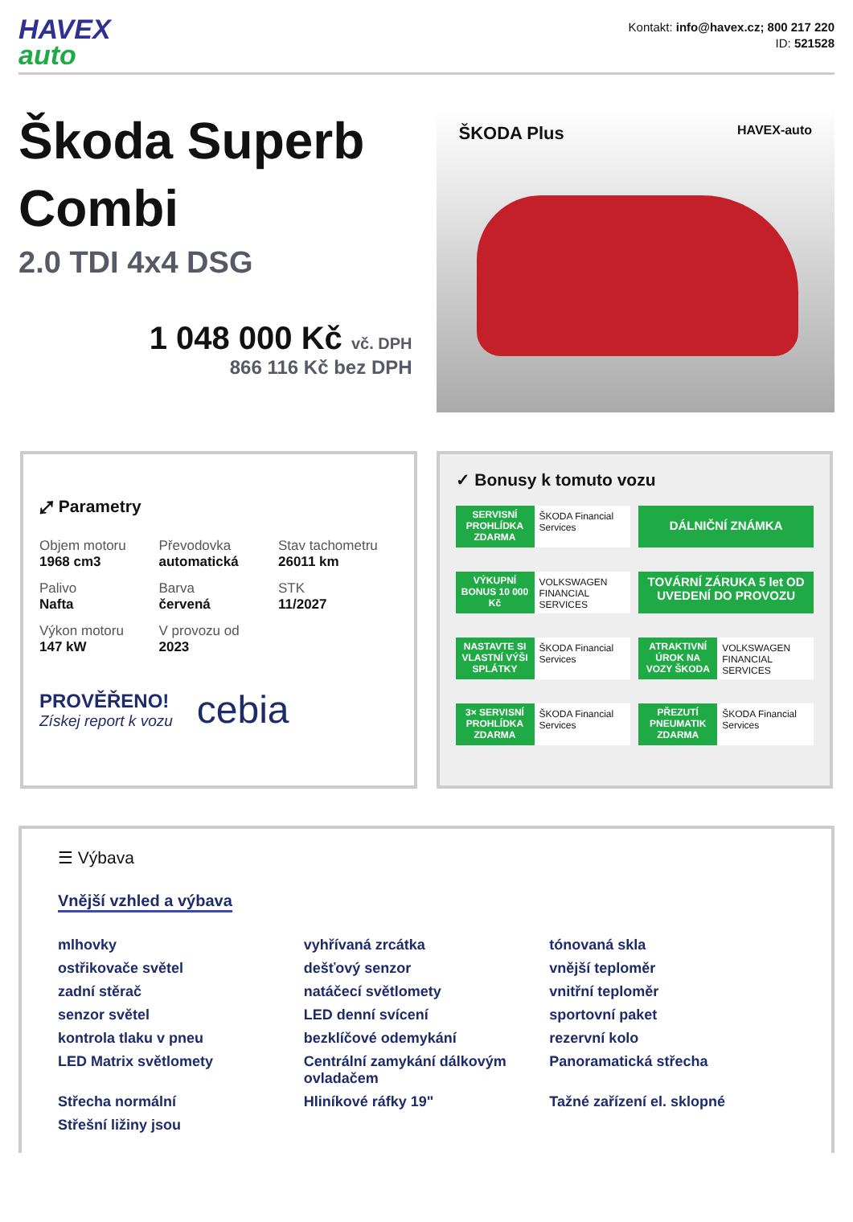HAVEX
auto
Kontakt: info@havex.cz; 800 217 220
ID: 521528
Škoda Superb Combi
2.0 TDI 4x4 DSG
1 048 000 Kč vč. DPH
866 116 Kč bez DPH
ŠKODA Plus HAVEX-auto
⤢ Parametry
| Objem motoru 1968 cm3 | Převodovka automatická | Stav tachometru 26011 km |
| Palivo Nafta | Barva červená | STK 11/2027 |
| Výkon motoru 147 kW | V provozu od 2023 | |
PROVĚŘENO!
Získej report k vozu
cebia
✓ Bonusy k tomuto vozu
SERVISNÍ PROHLÍDKA ZDARMA
ŠKODA Financial Services
DÁLNIČNÍ ZNÁMKA
VÝKUPNÍ BONUS 10 000 Kč
VOLKSWAGEN FINANCIAL SERVICES
TOVÁRNÍ ZÁRUKA 5 let OD UVEDENÍ DO PROVOZU
NASTAVTE SI VLASTNÍ VÝŠI SPLÁTKY
ŠKODA Financial Services
ATRAKTIVNÍ ÚROK NA VOZY ŠKODA
VOLKSWAGEN FINANCIAL SERVICES
3× SERVISNÍ PROHLÍDKA ZDARMA
ŠKODA Financial Services
PŘEZUTÍ PNEUMATIK ZDARMA
ŠKODA Financial Services
☰ Výbava
Vnější vzhled a výbava
mlhovky
vyhřívaná zrcátka
tónovaná skla
ostřikovače světel
dešťový senzor
vnější teploměr
zadní stěrač
natáčecí světlomety
vnitřní teploměr
senzor světel
LED denní svícení
sportovní paket
kontrola tlaku v pneu
bezklíčové odemykání
rezervní kolo
LED Matrix světlomety
Centrální zamykání dálkovým ovladačem
Panoramatická střecha
Střecha normální
Hliníkové ráfky 19"
Tažné zařízení el. sklopné
Střešní ližiny jsou